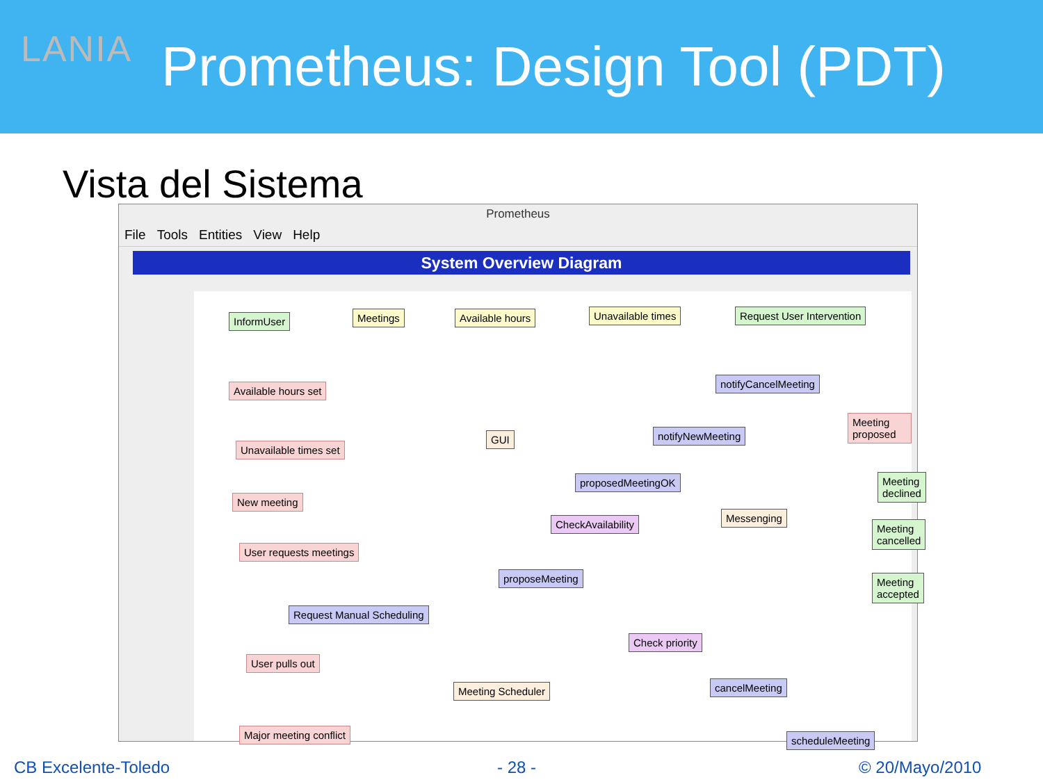LANIA Prometheus: Design Tool (PDT)
Vista del Sistema
Prometheus
File Tools Entities View Help
System Overview Diagram
InformUser Meetings Available hours Unavailable times Request User Intervention
Available hours set
notifyCancelMeeting
GUI notifyNewMeeting
Meeting proposed
Unavailable times set
proposedMeetingOK Meeting declined
New meeting
CheckAvailability
Messenging
Meeting cancelled
User requests meetings
proposeMeeting Meeting accepted
Request Manual Scheduling
Check priority
User pulls out
Meeting Scheduler cancelMeeting
Major meeting conflict scheduleMeeting
CB Excelente-Toledo - 28 - © 20/Mayo/2010